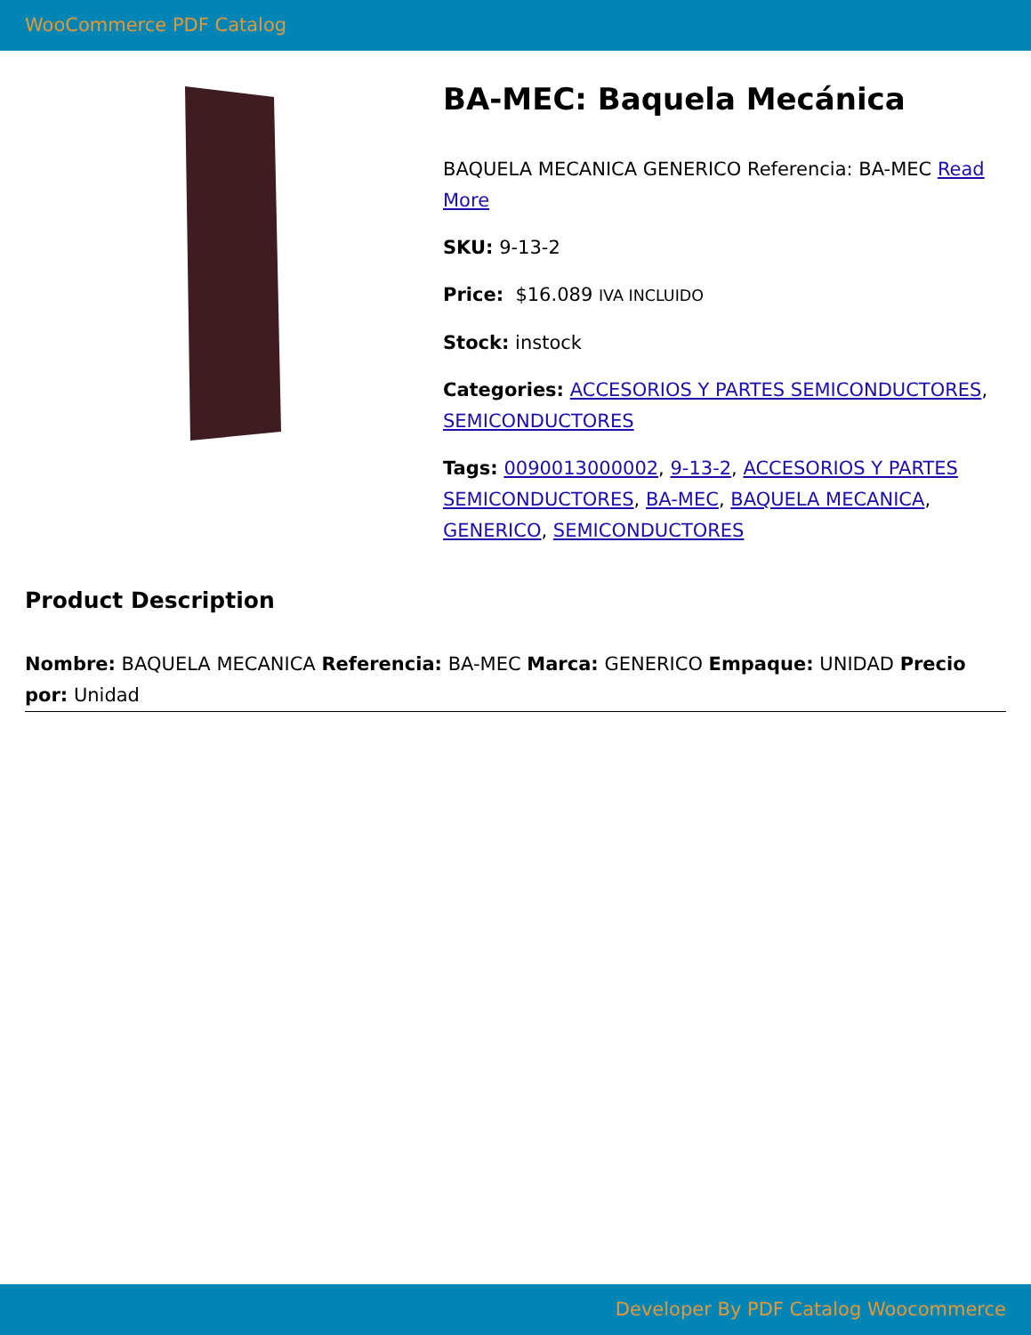WooCommerce PDF Catalog
BA-MEC: Baquela Mecánica
BAQUELA MECANICA GENERICO Referencia: BA-MEC Read More
SKU: 9-13-2
Price: $16.089 IVA INCLUIDO
Stock: instock
Categories: ACCESORIOS Y PARTES SEMICONDUCTORES, SEMICONDUCTORES
Tags: 0090013000002, 9-13-2, ACCESORIOS Y PARTES SEMICONDUCTORES, BA-MEC, BAQUELA MECANICA, GENERICO, SEMICONDUCTORES
Product Description
Nombre: BAQUELA MECANICA Referencia: BA-MEC Marca: GENERICO Empaque: UNIDAD Precio por: Unidad
Developer By PDF Catalog Woocommerce